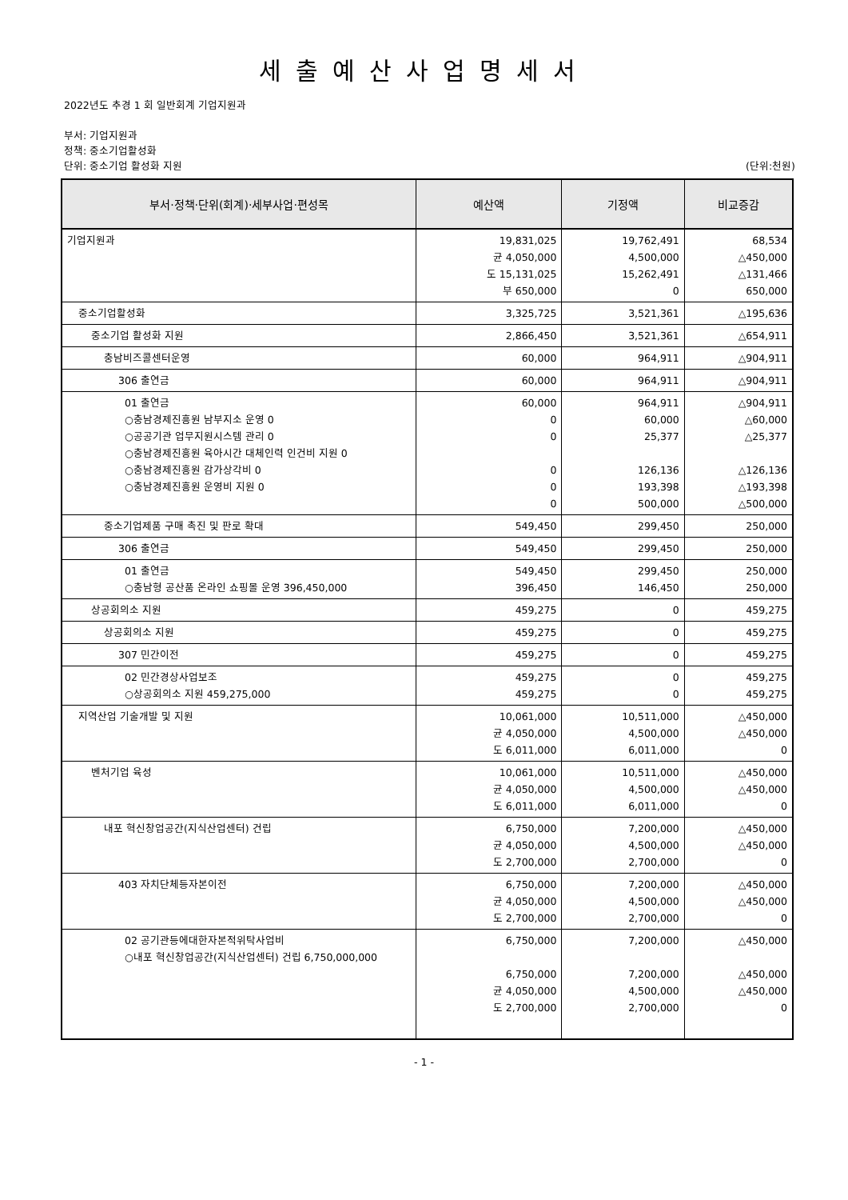세출예산사업명세서
2022년도 추경 1 회 일반회계 기업지원과
부서: 기업지원과
정책: 중소기업활성화
단위: 중소기업 활성화 지원 (단위:천원)
| 부서·정책·단위(회계)·세부사업·편성목 | 예산액 | 기정액 | 비교증감 |
| --- | --- | --- | --- |
| 기업지원과 | 19,831,025 균 4,050,000 도 15,131,025 부 650,000 | 19,762,491 4,500,000 15,262,491 0 | 68,534 △450,000 △131,466 650,000 |
| 중소기업활성화 | 3,325,725 | 3,521,361 | △195,636 |
| 중소기업 활성화 지원 | 2,866,450 | 3,521,361 | △654,911 |
| 충남비즈콜센터운영 | 60,000 | 964,911 | △904,911 |
| 306 출연금 | 60,000 | 964,911 | △904,911 |
| 01 출연금 ○충남경제진흥원 남부지소 운영 0 ○공공기관 업무지원시스템 관리 0 ○충남경제진흥원 육아시간 대체인력 인건비 지원 0 ○충남경제진흥원 감가상각비 0 ○충남경제진흥원 운영비 지원 0 | 60,000 0 0 0 0 0 | 964,911 60,000 25,377 126,136 193,398 500,000 | △904,911 △60,000 △25,377 △126,136 △193,398 △500,000 |
| 중소기업제품 구매 촉진 및 판로 확대 | 549,450 | 299,450 | 250,000 |
| 306 출연금 | 549,450 | 299,450 | 250,000 |
| 01 출연금 ○충남형 공산품 온라인 쇼핑몰 운영 396,450,000 | 549,450 396,450 | 299,450 146,450 | 250,000 250,000 |
| 상공회의소 지원 | 459,275 | 0 | 459,275 |
| 상공회의소 지원 | 459,275 | 0 | 459,275 |
| 307 민간이전 | 459,275 | 0 | 459,275 |
| 02 민간경상사업보조 ○상공회의소 지원 459,275,000 | 459,275 459,275 | 0 0 | 459,275 459,275 |
| 지역산업 기술개발 및 지원 | 10,061,000 균 4,050,000 도 6,011,000 | 10,511,000 4,500,000 6,011,000 | △450,000 △450,000 0 |
| 벤처기업 육성 | 10,061,000 균 4,050,000 도 6,011,000 | 10,511,000 4,500,000 6,011,000 | △450,000 △450,000 0 |
| 내포 혁신창업공간(지식산업센터) 건립 | 6,750,000 균 4,050,000 도 2,700,000 | 7,200,000 4,500,000 2,700,000 | △450,000 △450,000 0 |
| 403 자치단체등자본이전 | 6,750,000 균 4,050,000 도 2,700,000 | 7,200,000 4,500,000 2,700,000 | △450,000 △450,000 0 |
| 02 공기관등에대한자본적위탁사업비 ○내포 혁신창업공간(지식산업센터) 건립 6,750,000,000 | 6,750,000 6,750,000 균 4,050,000 도 2,700,000 | 7,200,000 7,200,000 4,500,000 2,700,000 | △450,000 △450,000 △450,000 0 |
- 1 -